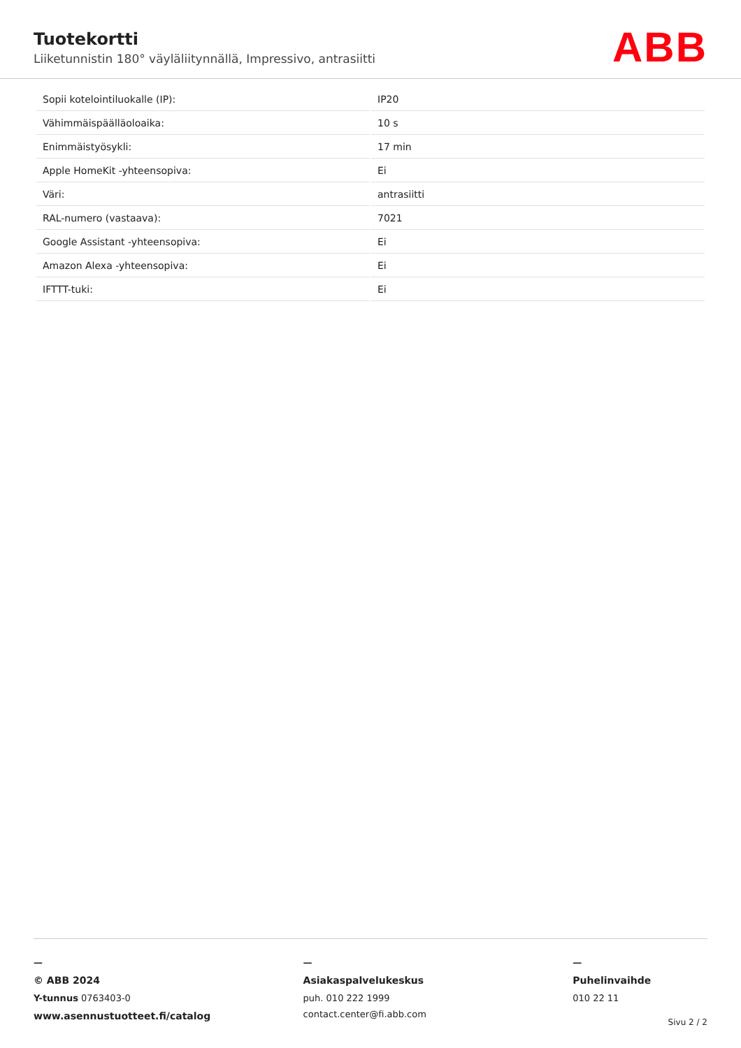Tuotekortti
Liiketunnistin 180° väyläliitynnällä, Impressivo, antrasiitti
ABB
| Sopii kotelointiluokalle (IP): | IP20 |
| Vähimmäispäälläoloaika: | 10 s |
| Enimmäistyösykli: | 17 min |
| Apple HomeKit -yhteensopiva: | Ei |
| Väri: | antrasiitti |
| RAL-numero (vastaava): | 7021 |
| Google Assistant -yhteensopiva: | Ei |
| Amazon Alexa -yhteensopiva: | Ei |
| IFTTT-tuki: | Ei |
—
© ABB 2024
Y-tunnus 0763403-0
www.asennustuotteet.fi/catalog
—
Asiakaspalvelukeskus
puh. 010 222 1999
contact.center@fi.abb.com
—
Puhelinvaihde
010 22 11
Sivu 2 / 2